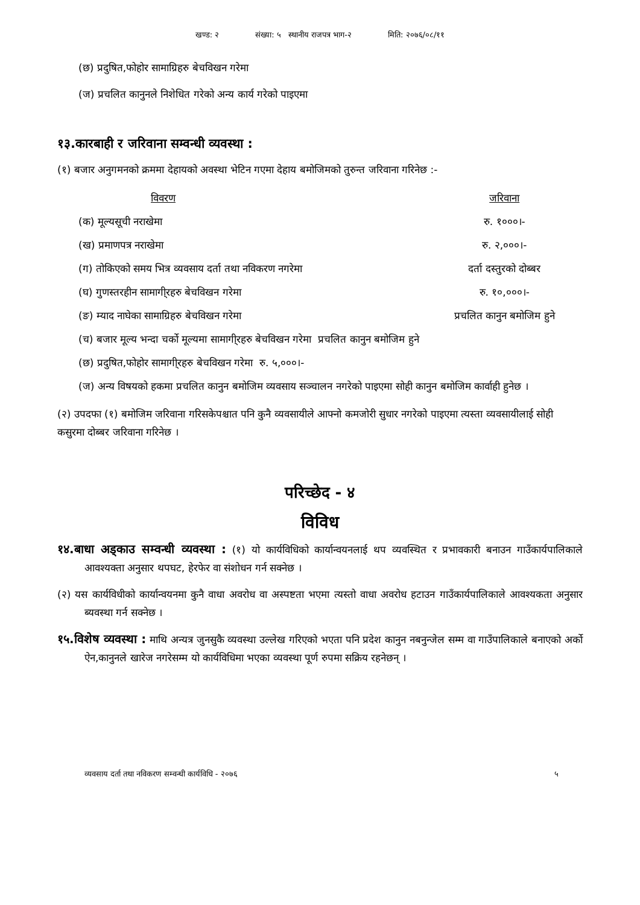खण्ड: २ संख्या: ५ स्थानीय राजपत्र भाग-२ मिति: २०७६/०८/११
(छ) प्रदुषित,फोहोर सामाग्रिहरु बेचविखन गरेमा
(ज) प्रचलित कानुनले निशेधित गरेको अन्य कार्य गरेको पाइएमा
१३.कारबाही र जरिवाना सम्वन्धी व्यवस्था :
(१) बजार अनुगमनको क्रममा देहायको अवस्था भेटिन गएमा देहाय बमोजिमको तुरुन्त जरिवाना गरिनेछ :-
| विवरण | जरिवाना |
| --- | --- |
| (क) मूल्यसूची नराखेमा | रु. १०००।- |
| (ख) प्रमाणपत्र नराखेमा | रु. २,०००।- |
| (ग) तोकिएको समय भित्र व्यवसाय दर्ता तथा नविकरण नगरेमा | दर्ता दस्तुरको दोब्बर |
| (घ) गुणस्तरहीन सामागी्रहरु बेचविखन गरेमा | रु. १०,०००।- |
| (ङ) म्याद नाघेका सामाग्रिहरु बेचविखन गरेमा | प्रचलित कानुन बमोजिम हुने |
| (च) बजार मूल्य भन्दा चर्को मूल्यमा सामागी्रहरु बेचविखन गरेमा प्रचलित कानुन बमोजिम हुने | |
| (छ) प्रदुषित,फोहोर सामागी्रहरु बेचविखन गरेमा रु. ५,०००।- | |
| (ज) अन्य विषयको हकमा प्रचलित कानुन बमोजिम व्यवसाय सञ्चालन नगरेको पाइएमा सोही कानुन बमोजिम कार्वाही हुनेछ । | |
(२) उपदफा (१) बमोजिम जरिवाना गरिसकेपश्चात पनि कुनै व्यवसायीले आफ्नो कमजोरी सुधार नगरेको पाइएमा त्यस्ता व्यवसायीलाई सोही कसुरमा दोब्बर जरिवाना गरिनेछ ।
परिच्छेद - ४
विविध
१४.बाधा अड्काउ सम्वन्धी व्यवस्था : (१) यो कार्यविधिको कार्यान्वयनलाई थप व्यवस्थित र प्रभावकारी बनाउन गाउँकार्यपालिकाले आवश्यक्ता अनुसार थपघट, हेरफेर वा संशोधन गर्न सक्नेछ ।
(२) यस कार्यविधीको कार्यान्वयनमा कुनै वाधा अवरोध वा अस्पष्टता भएमा त्यस्तो वाधा अवरोध हटाउन गाउँकार्यपालिकाले आवश्यकता अनुसार ब्यवस्था गर्न सक्नेछ ।
१५.विशेष व्यवस्था : माथि अन्यत्र जुनसुकै व्यवस्था उल्लेख गरिएको भएता पनि प्रदेश कानुन नबनुन्जेल सम्म वा गाउँपालिकाले बनाएको अर्को ऐन,कानुनले खारेज नगरेसम्म यो कार्यविधिमा भएका व्यवस्था पूर्ण रुपमा सक्रिय रहनेछन् ।
व्यवसाय दर्ता तथा नविकरण सम्वन्धी कार्यविधि - २०७६ ५